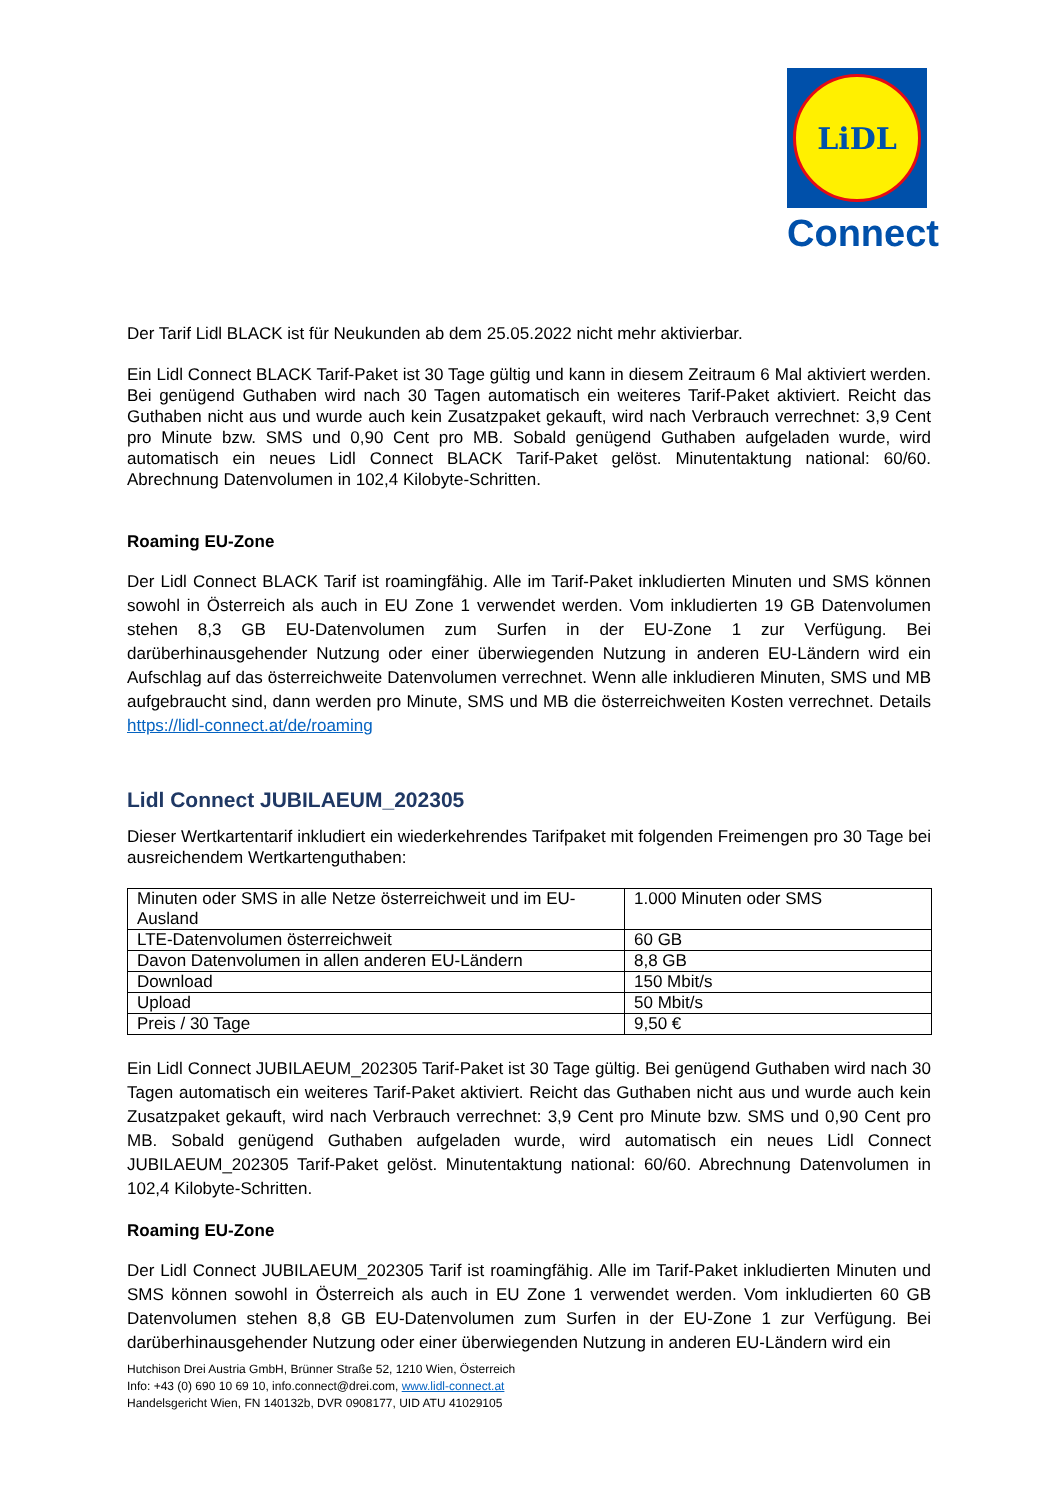LiDL
Connect
Der Tarif Lidl BLACK ist für Neukunden ab dem 25.05.2022 nicht mehr aktivierbar.
Ein Lidl Connect BLACK Tarif-Paket ist 30 Tage gültig und kann in diesem Zeitraum 6 Mal aktiviert werden. Bei genügend Guthaben wird nach 30 Tagen automatisch ein weiteres Tarif-Paket aktiviert. Reicht das Guthaben nicht aus und wurde auch kein Zusatzpaket gekauft, wird nach Verbrauch verrechnet: 3,9 Cent pro Minute bzw. SMS und 0,90 Cent pro MB. Sobald genügend Guthaben aufgeladen wurde, wird automatisch ein neues Lidl Connect BLACK Tarif-Paket gelöst. Minutentaktung national: 60/60. Abrechnung Datenvolumen in 102,4 Kilobyte-Schritten.
Roaming EU-Zone
Der Lidl Connect BLACK Tarif ist roamingfähig. Alle im Tarif-Paket inkludierten Minuten und SMS können sowohl in Österreich als auch in EU Zone 1 verwendet werden. Vom inkludierten 19 GB Datenvolumen stehen 8,3 GB EU-Datenvolumen zum Surfen in der EU-Zone 1 zur Verfügung. Bei darüberhinausgehender Nutzung oder einer überwiegenden Nutzung in anderen EU-Ländern wird ein Aufschlag auf das österreichweite Datenvolumen verrechnet. Wenn alle inkludieren Minuten, SMS und MB aufgebraucht sind, dann werden pro Minute, SMS und MB die österreichweiten Kosten verrechnet. Details https://lidl-connect.at/de/roaming
Lidl Connect JUBILAEUM_202305
Dieser Wertkartentarif inkludiert ein wiederkehrendes Tarifpaket mit folgenden Freimengen pro 30 Tage bei ausreichendem Wertkartenguthaben:
| Minuten oder SMS in alle Netze österreichweit und im EU-Ausland | 1.000 Minuten oder SMS |
| LTE-Datenvolumen österreichweit | 60 GB |
| Davon Datenvolumen in allen anderen EU-Ländern | 8,8 GB |
| Download | 150 Mbit/s |
| Upload | 50 Mbit/s |
| Preis / 30 Tage | 9,50 € |
Ein Lidl Connect JUBILAEUM_202305 Tarif-Paket ist 30 Tage gültig. Bei genügend Guthaben wird nach 30 Tagen automatisch ein weiteres Tarif-Paket aktiviert. Reicht das Guthaben nicht aus und wurde auch kein Zusatzpaket gekauft, wird nach Verbrauch verrechnet: 3,9 Cent pro Minute bzw. SMS und 0,90 Cent pro MB. Sobald genügend Guthaben aufgeladen wurde, wird automatisch ein neues Lidl Connect JUBILAEUM_202305 Tarif-Paket gelöst. Minutentaktung national: 60/60. Abrechnung Datenvolumen in 102,4 Kilobyte-Schritten.
Roaming EU-Zone
Der Lidl Connect JUBILAEUM_202305 Tarif ist roamingfähig. Alle im Tarif-Paket inkludierten Minuten und SMS können sowohl in Österreich als auch in EU Zone 1 verwendet werden. Vom inkludierten 60 GB Datenvolumen stehen 8,8 GB EU-Datenvolumen zum Surfen in der EU-Zone 1 zur Verfügung. Bei darüberhinausgehender Nutzung oder einer überwiegenden Nutzung in anderen EU-Ländern wird ein
Hutchison Drei Austria GmbH, Brünner Straße 52, 1210 Wien, Österreich
Info: +43 (0) 690 10 69 10, info.connect@drei.com, www.lidl-connect.at
Handelsgericht Wien, FN 140132b, DVR 0908177, UID ATU 41029105